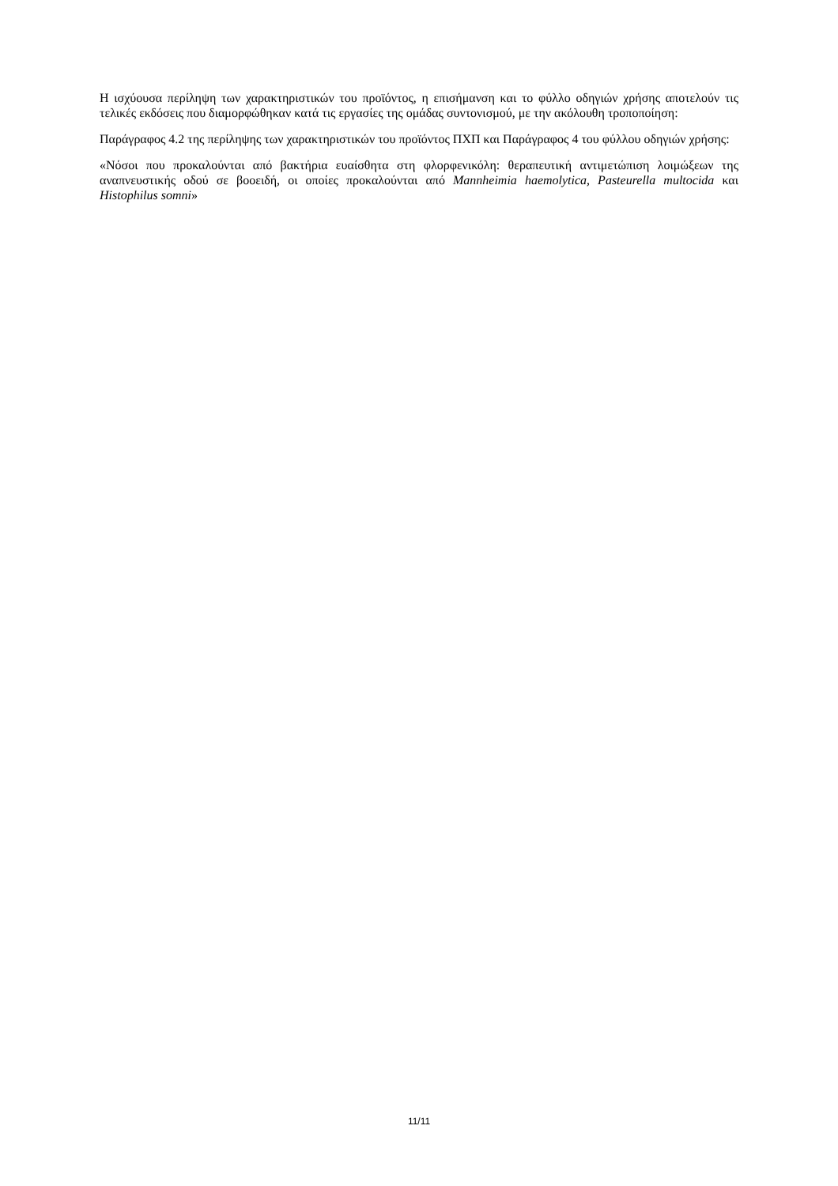Η ισχύουσα περίληψη των χαρακτηριστικών του προϊόντος, η επισήμανση και το φύλλο οδηγιών χρήσης αποτελούν τις τελικές εκδόσεις που διαμορφώθηκαν κατά τις εργασίες της ομάδας συντονισμού, με την ακόλουθη τροποποίηση:
Παράγραφος 4.2 της περίληψης των χαρακτηριστικών του προϊόντος ΠΧΠ και Παράγραφος 4 του φύλλου οδηγιών χρήσης:
«Νόσοι που προκαλούνται από βακτήρια ευαίσθητα στη φλορφενικόλη: θεραπευτική αντιμετώπιση λοιμώξεων της αναπνευστικής οδού σε βοοειδή, οι οποίες προκαλούνται από Mannheimia haemolytica, Pasteurella multocida και Histophilus somni»
11/11